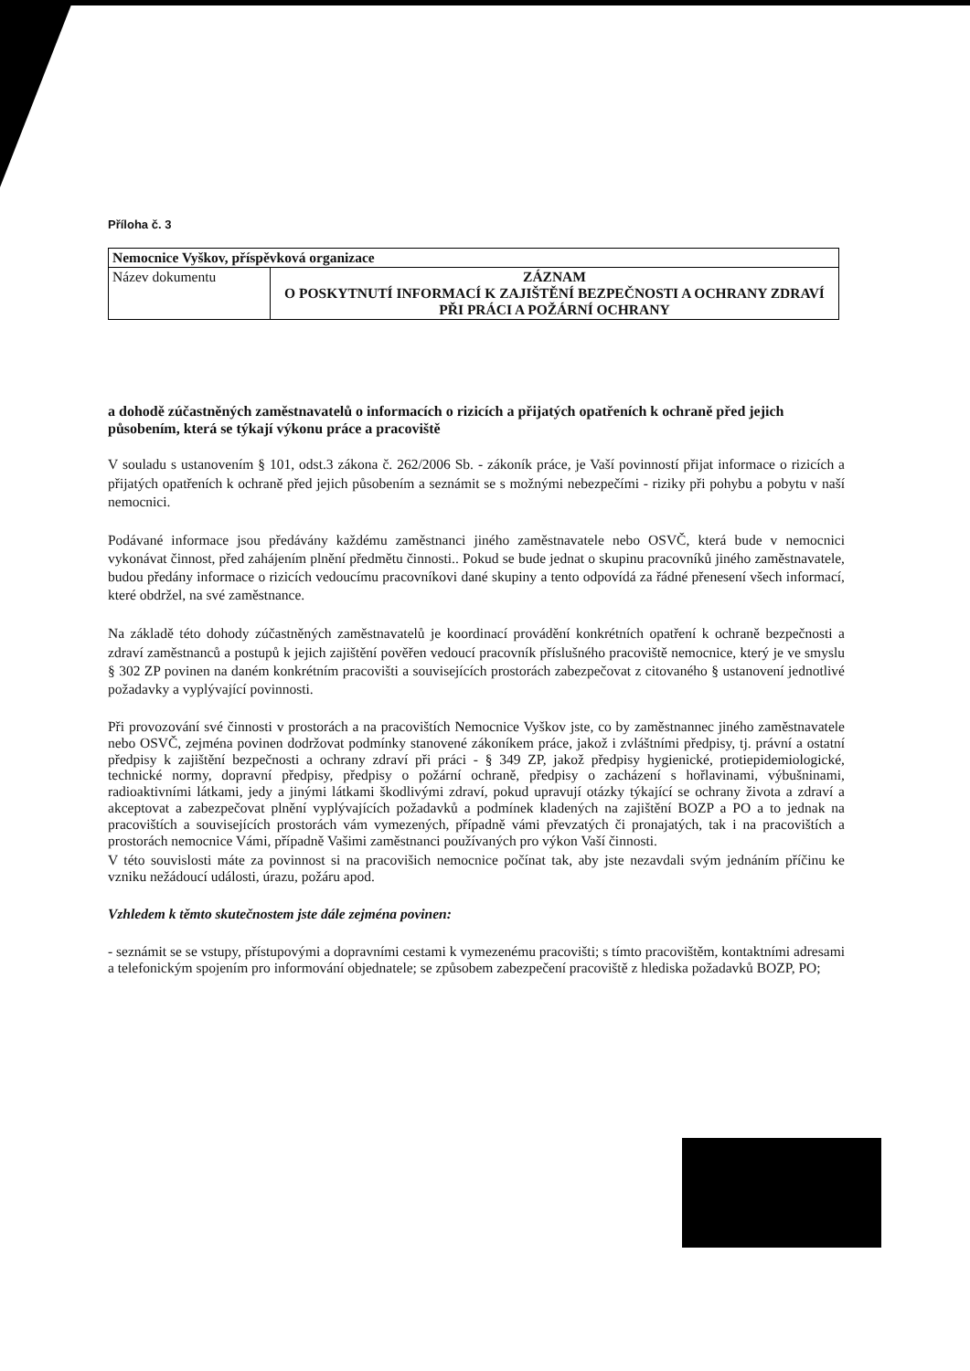Příloha č. 3
| Nemocnice Vyškov, příspěvková organizace | |
| Název dokumentu | ZÁZNAM O POSKYTNUTÍ INFORMACÍ K ZAJIŠTĚNÍ BEZPEČNOSTI A OCHRANY ZDRAVÍ PŘI PRÁCI A POŽÁRNÍ OCHRANY |
a dohodě zúčastněných zaměstnavatelů o informacích o rizicích a přijatých opatřeních k ochraně před jejich působením, která se týkají výkonu práce a pracoviště
V souladu s ustanovením § 101, odst.3 zákona č. 262/2006 Sb. - zákoník práce, je Vaší povinností přijat informace o rizicích a přijatých opatřeních k ochraně před jejich působením a seznámit se s možnými nebezpečími - riziky při pohybu a pobytu v naší nemocnici.
Podávané informace jsou předávány každému zaměstnanci jiného zaměstnavatele nebo OSVČ, která bude v nemocnici vykonávat činnost, před zahájením plnění předmětu činnosti.. Pokud se bude jednat o skupinu pracovníků jiného zaměstnavatele, budou předány informace o rizicích vedoucímu pracovníkovi dané skupiny a tento odpovídá za řádné přenesení všech informací, které obdržel, na své zaměstnance.
Na základě této dohody zúčastněných zaměstnavatelů je koordinací provádění konkrétních opatření k ochraně bezpečnosti a zdraví zaměstnanců a postupů k jejich zajištění pověřen vedoucí pracovník příslušného pracoviště nemocnice, který je ve smyslu § 302 ZP povinen na daném konkrétním pracovišti a souvisejících prostorách zabezpečovat z citovaného § ustanovení jednotlivé požadavky a vyplývající povinnosti.
Při provozování své činnosti v prostorách a na pracovištích Nemocnice Vyškov jste, co by zaměstnannec jiného zaměstnavatele nebo OSVČ, zejména povinen dodržovat podmínky stanovené zákoníkem práce, jakož i zvláštními předpisy, tj. právní a ostatní předpisy k zajištění bezpečnosti a ochrany zdraví při práci - § 349 ZP, jakož předpisy hygienické, protiepidemiologické, technické normy, dopravní předpisy, předpisy o požární ochraně, předpisy o zacházení s hořlavinami, výbušninami, radioaktivními látkami, jedy a jinými látkami škodlivými zdraví, pokud upravují otázky týkající se ochrany života a zdraví a akceptovat a zabezpečovat plnění vyplývajících požadavků a podmínek kladených na zajištění BOZP a PO a to jednak na pracovištích a souvisejících prostorách vám vymezených, případně vámi převzatých či pronajatých, tak i na pracovištích a prostorách nemocnice Vámi, případně Vašimi zaměstnanci používaných pro výkon Vaší činnosti.
V této souvislosti máte za povinnost si na pracovišich nemocnice počínat tak, aby jste nezavdali svým jednáním příčinu ke vzniku nežádoucí události, úrazu, požáru apod.
Vzhledem k těmto skutečnostem jste dále zejména povinen:
- seznámit se se vstupy, přístupovými a dopravními cestami k vymezenému pracovišti; s tímto pracovištěm, kontaktními adresami a telefonickým spojením pro informování objednatele; se způsobem zabezpečení pracoviště z hlediska požadavků BOZP, PO;